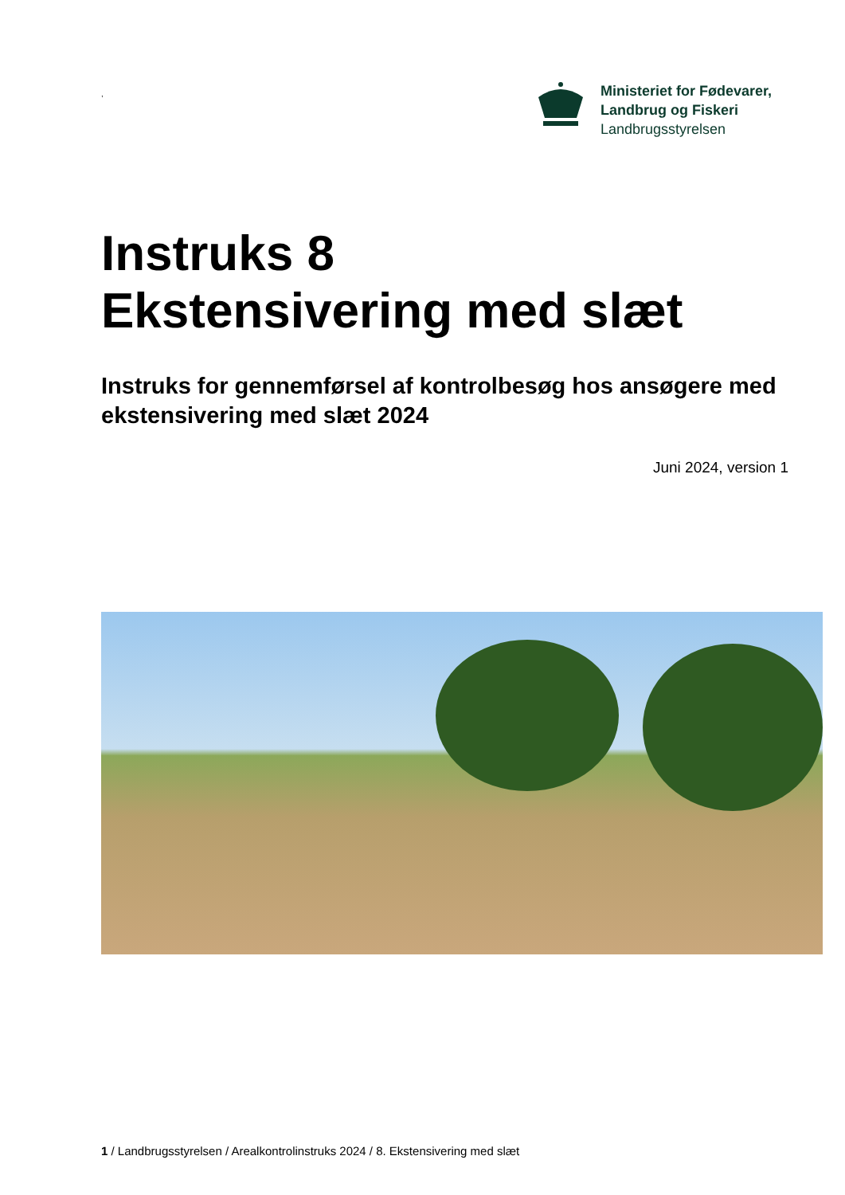,
Ministeriet for Fødevarer,
Landbrug og Fiskeri
Landbrugsstyrelsen
Instruks 8
Ekstensivering med slæt
Instruks for gennemførsel af kontrolbesøg hos ansøgere med ekstensivering med slæt 2024
Juni 2024, version 1
1 / Landbrugsstyrelsen / Arealkontrolinstruks 2024 / 8. Ekstensivering med slæt